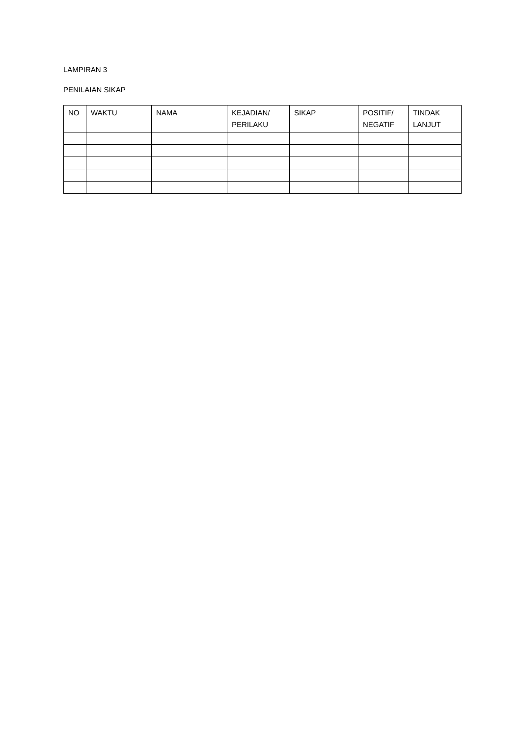LAMPIRAN 3
PENILAIAN SIKAP
| NO | WAKTU | NAMA | KEJADIAN/ PERILAKU | SIKAP | POSITIF/ NEGATIF | TINDAK LANJUT |
| --- | --- | --- | --- | --- | --- | --- |